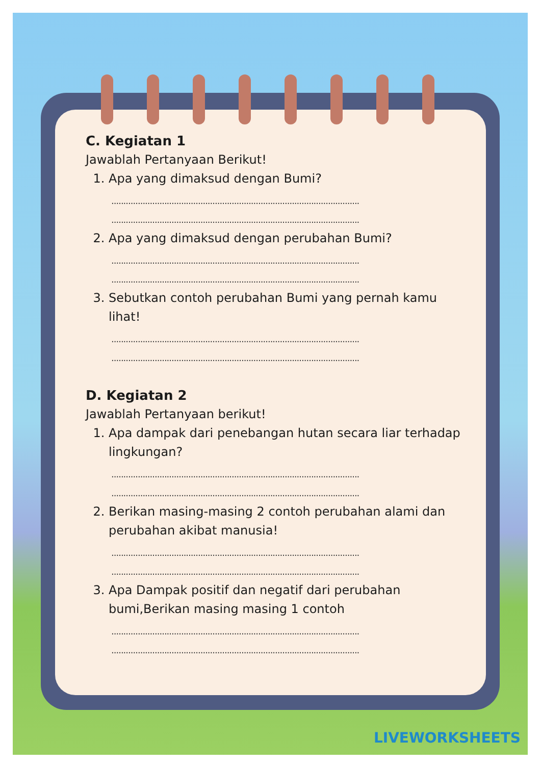C. Kegiatan 1
Jawablah Pertanyaan Berikut!
1. Apa yang dimaksud dengan Bumi?
.......................................................................................................
.......................................................................................................
2. Apa yang dimaksud dengan perubahan Bumi?
.......................................................................................................
.......................................................................................................
3. Sebutkan contoh perubahan Bumi yang pernah kamu lihat!
.......................................................................................................
.......................................................................................................
D. Kegiatan 2
Jawablah Pertanyaan berikut!
1. Apa dampak dari penebangan hutan secara liar terhadap lingkungan?
.......................................................................................................
.......................................................................................................
2. Berikan masing-masing 2 contoh perubahan alami dan perubahan akibat manusia!
.......................................................................................................
.......................................................................................................
3. Apa Dampak positif dan negatif dari perubahan bumi,Berikan masing masing 1 contoh
.......................................................................................................
.......................................................................................................
LIVEWORKSHEETS